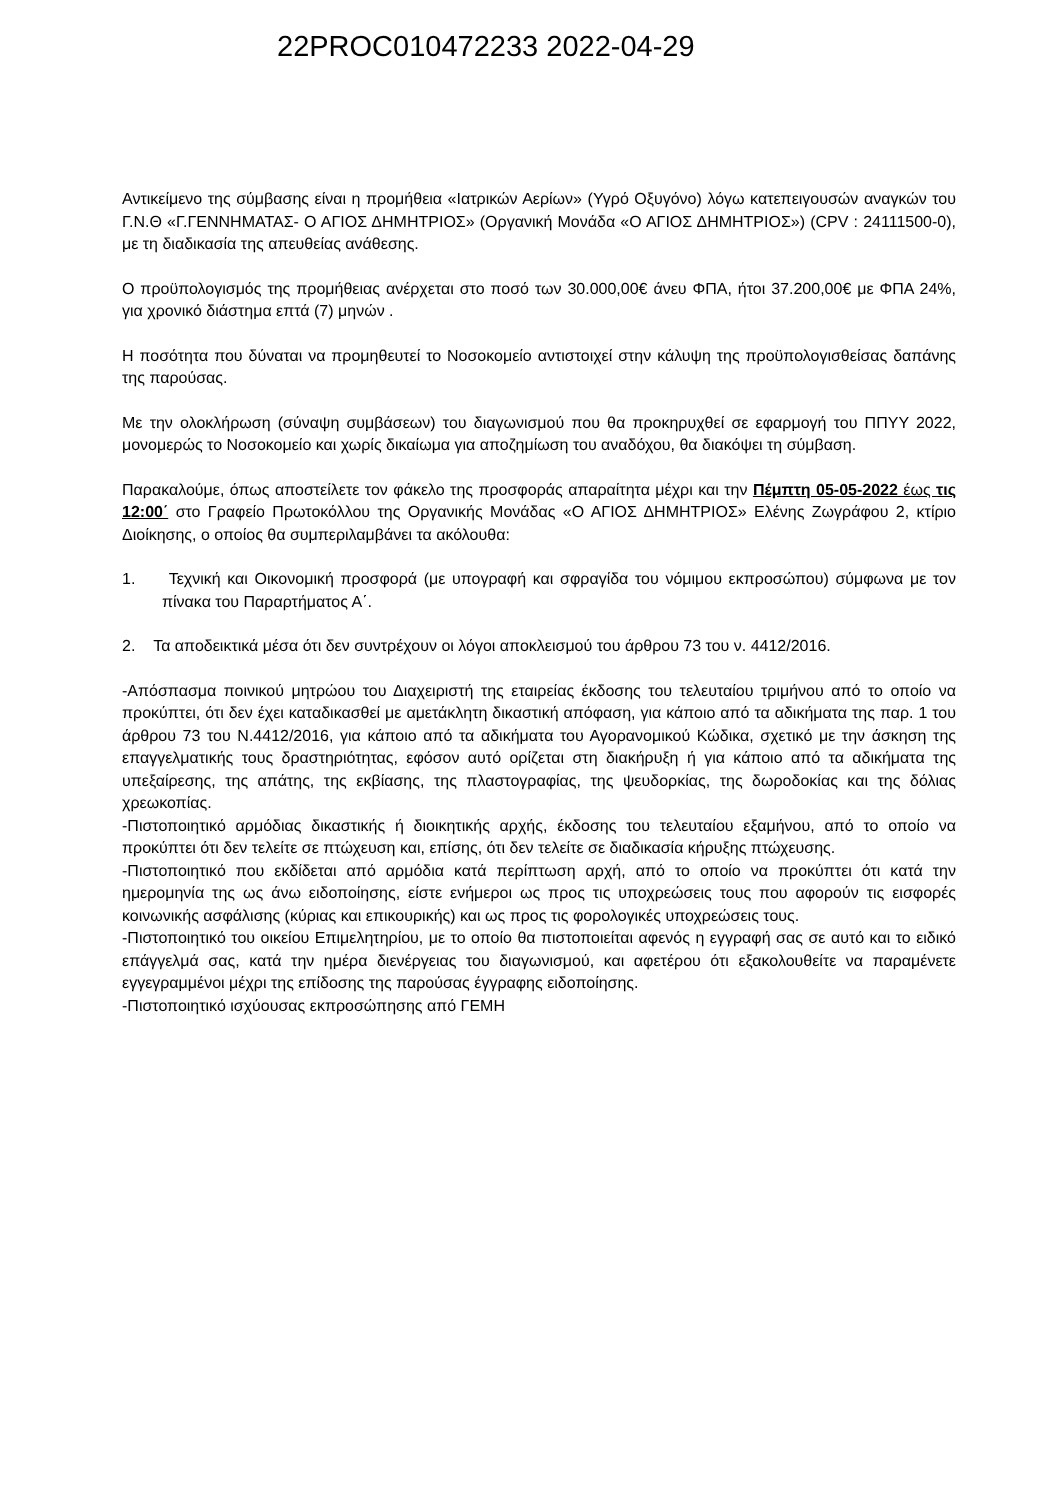22PROC010472233 2022-04-29
Αντικείμενο της σύμβασης είναι η προμήθεια «Ιατρικών Αερίων» (Υγρό Οξυγόνο) λόγω κατεπειγουσών αναγκών του Γ.Ν.Θ «Γ.ΓΕΝΝΗΜΑΤΑΣ- Ο ΑΓΙΟΣ ΔΗΜΗΤΡΙΟΣ» (Οργανική Μονάδα «Ο ΑΓΙΟΣ ΔΗΜΗΤΡΙΟΣ») (CPV : 24111500-0), με τη διαδικασία της απευθείας ανάθεσης.
Ο προϋπολογισμός της προμήθειας ανέρχεται στο ποσό των 30.000,00€ άνευ ΦΠΑ, ήτοι 37.200,00€ με ΦΠΑ 24%, για χρονικό διάστημα επτά (7) μηνών .
Η ποσότητα που δύναται να προμηθευτεί το Νοσοκομείο αντιστοιχεί στην κάλυψη της προϋπολογισθείσας δαπάνης της παρούσας.
Με την ολοκλήρωση (σύναψη συμβάσεων) του διαγωνισμού που θα προκηρυχθεί σε εφαρμογή του ΠΠΥΥ 2022, μονομερώς το Νοσοκομείο και χωρίς δικαίωμα για αποζημίωση του αναδόχου, θα διακόψει τη σύμβαση.
Παρακαλούμε, όπως αποστείλετε τον φάκελο της προσφοράς απαραίτητα μέχρι και την Πέμπτη 05-05-2022 έως τις 12:00΄ στο Γραφείο Πρωτοκόλλου της Οργανικής Μονάδας «Ο ΑΓΙΟΣ ΔΗΜΗΤΡΙΟΣ» Ελένης Ζωγράφου 2, κτίριο Διοίκησης, ο οποίος θα συμπεριλαμβάνει τα ακόλουθα:
1. Τεχνική και Οικονομική προσφορά (με υπογραφή και σφραγίδα του νόμιμου εκπροσώπου) σύμφωνα με τον πίνακα του Παραρτήματος Α΄.
2. Τα αποδεικτικά μέσα ότι δεν συντρέχουν οι λόγοι αποκλεισμού του άρθρου 73 του ν. 4412/2016.
-Απόσπασμα ποινικού μητρώου του Διαχειριστή της εταιρείας έκδοσης του τελευταίου τριμήνου από το οποίο να προκύπτει, ότι δεν έχει καταδικασθεί με αμετάκλητη δικαστική απόφαση, για κάποιο από τα αδικήματα της παρ. 1 του άρθρου 73 του Ν.4412/2016, για κάποιο από τα αδικήματα του Αγορανομικού Κώδικα, σχετικό με την άσκηση της επαγγελματικής τους δραστηριότητας, εφόσον αυτό ορίζεται στη διακήρυξη ή για κάποιο από τα αδικήματα της υπεξαίρεσης, της απάτης, της εκβίασης, της πλαστογραφίας, της ψευδορκίας, της δωροδοκίας και της δόλιας χρεωκοπίας.
-Πιστοποιητικό αρμόδιας δικαστικής ή διοικητικής αρχής, έκδοσης του τελευταίου εξαμήνου, από το οποίο να προκύπτει ότι δεν τελείτε σε πτώχευση και, επίσης, ότι δεν τελείτε σε διαδικασία κήρυξης πτώχευσης.
-Πιστοποιητικό που εκδίδεται από αρμόδια κατά περίπτωση αρχή, από το οποίο να προκύπτει ότι κατά την ημερομηνία της ως άνω ειδοποίησης, είστε ενήμεροι ως προς τις υποχρεώσεις τους που αφορούν τις εισφορές κοινωνικής ασφάλισης (κύριας και επικουρικής) και ως προς τις φορολογικές υποχρεώσεις τους.
-Πιστοποιητικό του οικείου Επιμελητηρίου, με το οποίο θα πιστοποιείται αφενός η εγγραφή σας σε αυτό και το ειδικό επάγγελμά σας, κατά την ημέρα διενέργειας του διαγωνισμού, και αφετέρου ότι εξακολουθείτε να παραμένετε εγγεγραμμένοι μέχρι της επίδοσης της παρούσας έγγραφης ειδοποίησης.
-Πιστοποιητικό ισχύουσας εκπροσώπησης από ΓΕΜΗ